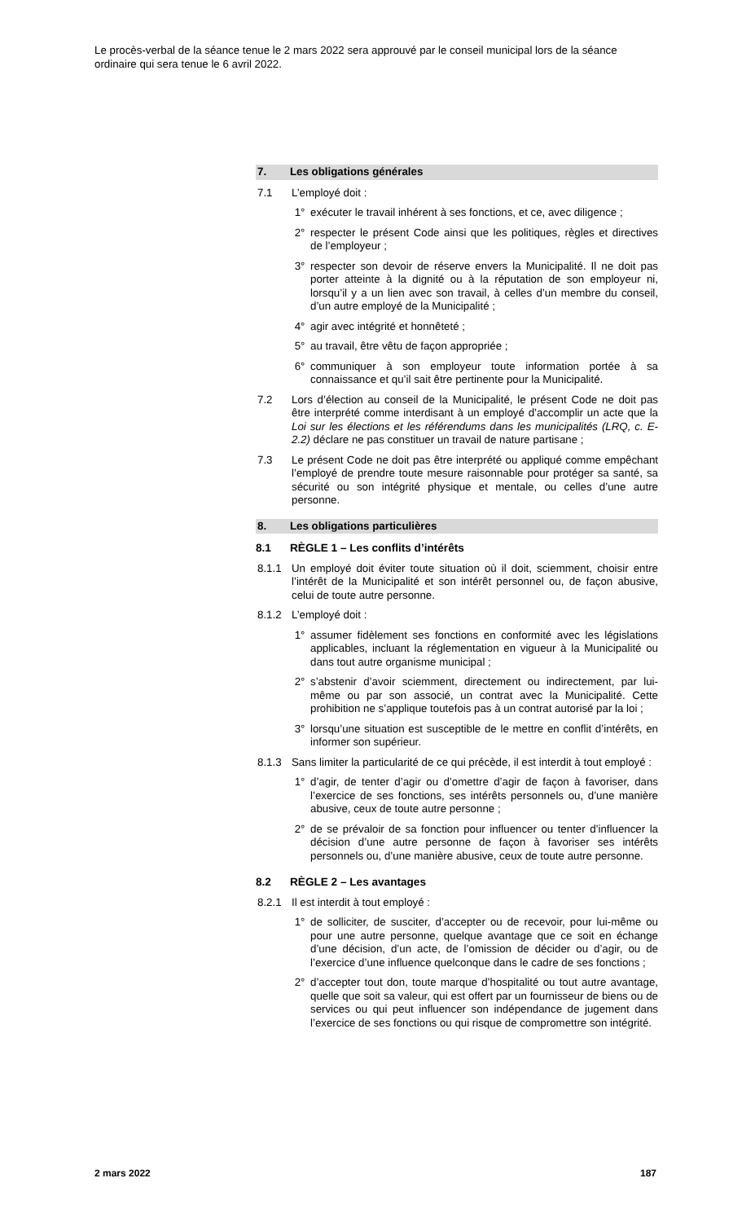Le procès-verbal de la séance tenue le 2 mars 2022 sera approuvé par le conseil municipal lors de la séance ordinaire qui sera tenue le 6 avril 2022.
7. Les obligations générales
7.1 L’employé doit :
1° exécuter le travail inhérent à ses fonctions, et ce, avec diligence ;
2° respecter le présent Code ainsi que les politiques, règles et directives de l’employeur ;
3° respecter son devoir de réserve envers la Municipalité. Il ne doit pas porter atteinte à la dignité ou à la réputation de son employeur ni, lorsqu’il y a un lien avec son travail, à celles d’un membre du conseil, d’un autre employé de la Municipalité ;
4° agir avec intégrité et honnêteté ;
5° au travail, être vêtu de façon appropriée ;
6° communiquer à son employeur toute information portée à sa connaissance et qu’il sait être pertinente pour la Municipalité.
7.2 Lors d’élection au conseil de la Municipalité, le présent Code ne doit pas être interprété comme interdisant à un employé d’accomplir un acte que la Loi sur les élections et les référendums dans les municipalités (LRQ, c. E-2.2) déclare ne pas constituer un travail de nature partisane ;
7.3 Le présent Code ne doit pas être interprété ou appliqué comme empêchant l’employé de prendre toute mesure raisonnable pour protéger sa santé, sa sécurité ou son intégrité physique et mentale, ou celles d’une autre personne.
8. Les obligations particulières
8.1 RÈGLE 1 – Les conflits d’intérêts
8.1.1 Un employé doit éviter toute situation où il doit, sciemment, choisir entre l’intérêt de la Municipalité et son intérêt personnel ou, de façon abusive, celui de toute autre personne.
8.1.2 L’employé doit :
1° assumer fidèlement ses fonctions en conformité avec les législations applicables, incluant la réglementation en vigueur à la Municipalité ou dans tout autre organisme municipal ;
2° s’abstenir d’avoir sciemment, directement ou indirectement, par lui-même ou par son associé, un contrat avec la Municipalité. Cette prohibition ne s’applique toutefois pas à un contrat autorisé par la loi ;
3° lorsqu’une situation est susceptible de le mettre en conflit d’intérêts, en informer son supérieur.
8.1.3 Sans limiter la particularité de ce qui précède, il est interdit à tout employé :
1° d’agir, de tenter d’agir ou d’omettre d’agir de façon à favoriser, dans l’exercice de ses fonctions, ses intérêts personnels ou, d’une manière abusive, ceux de toute autre personne ;
2° de se prévaloir de sa fonction pour influencer ou tenter d’influencer la décision d’une autre personne de façon à favoriser ses intérêts personnels ou, d’une manière abusive, ceux de toute autre personne.
8.2 RÈGLE 2 – Les avantages
8.2.1 Il est interdit à tout employé :
1° de solliciter, de susciter, d’accepter ou de recevoir, pour lui-même ou pour une autre personne, quelque avantage que ce soit en échange d’une décision, d’un acte, de l’omission de décider ou d’agir, ou de l’exercice d’une influence quelconque dans le cadre de ses fonctions ;
2° d’accepter tout don, toute marque d’hospitalité ou tout autre avantage, quelle que soit sa valeur, qui est offert par un fournisseur de biens ou de services ou qui peut influencer son indépendance de jugement dans l’exercice de ses fonctions ou qui risque de compromettre son intégrité.
2 mars 2022 187